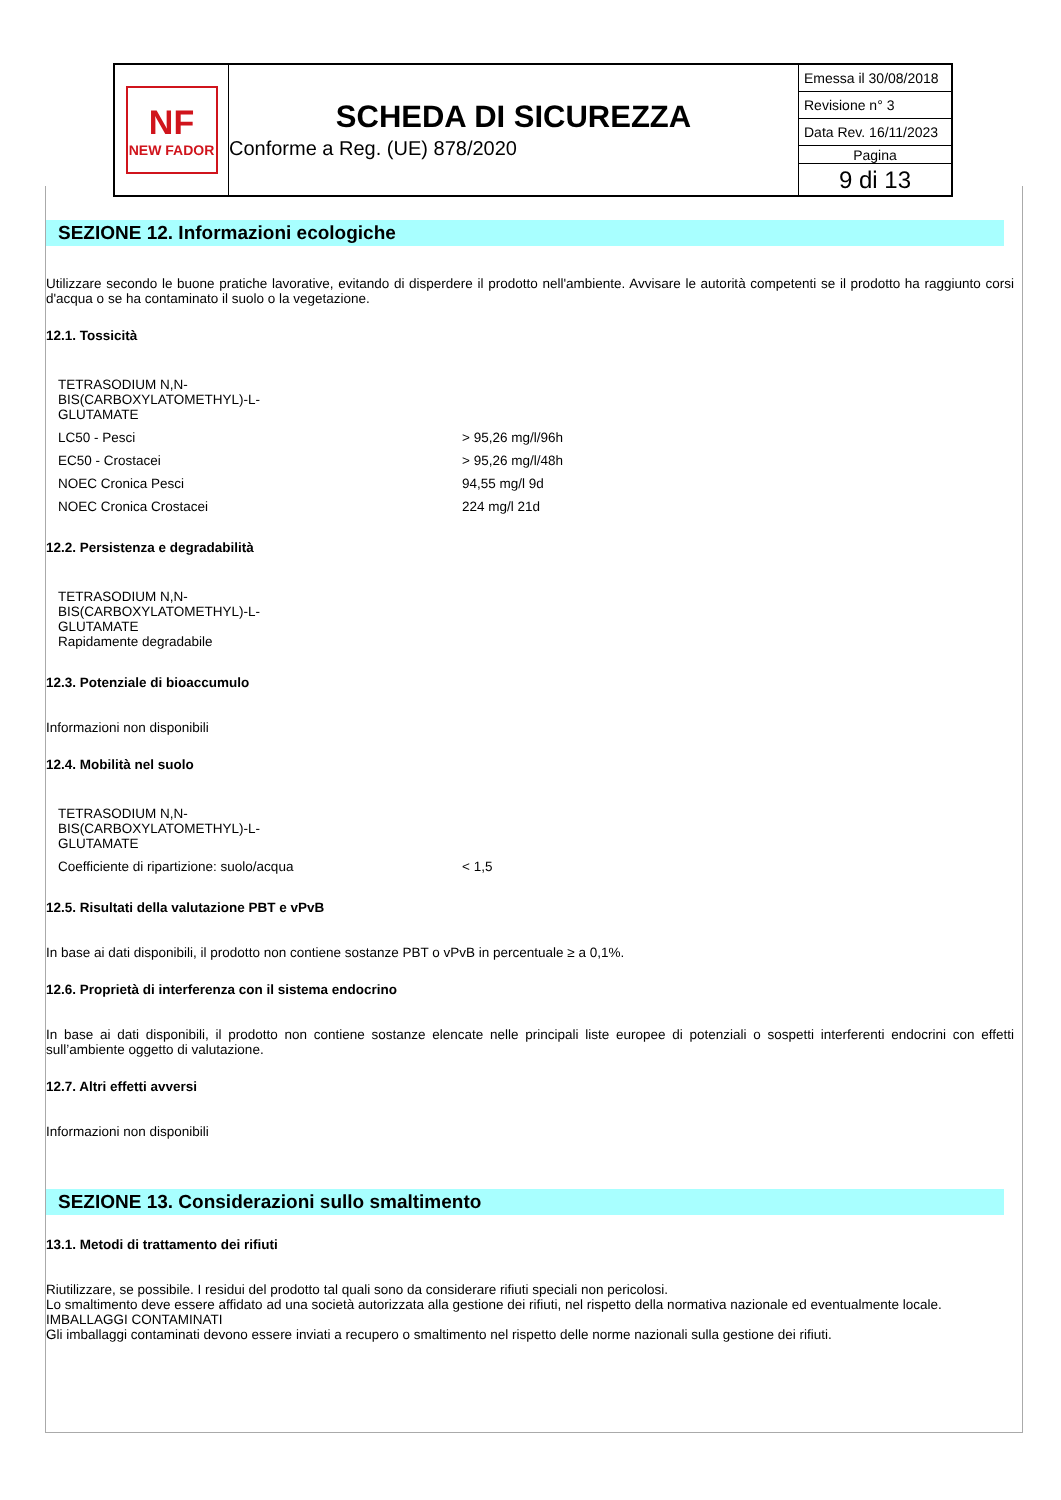NF
NEW FADOR
SCHEDA DI SICUREZZA
Conforme a Reg. (UE) 878/2020
Emessa il 30/08/2018
Revisione n° 3
Data Rev. 16/11/2023
Pagina
9 di 13
SEZIONE 12. Informazioni ecologiche
Utilizzare secondo le buone pratiche lavorative, evitando di disperdere il prodotto nell'ambiente. Avvisare le autorità competenti se il prodotto ha raggiunto corsi d'acqua o se ha contaminato il suolo o la vegetazione.
12.1. Tossicità
| TETRASODIUM N,N- BIS(CARBOXYLATOMETHYL)-L- GLUTAMATE | |
| LC50 - Pesci | > 95,26 mg/l/96h |
| EC50 - Crostacei | > 95,26 mg/l/48h |
| NOEC Cronica Pesci | 94,55 mg/l 9d |
| NOEC Cronica Crostacei | 224 mg/l 21d |
12.2. Persistenza e degradabilità
| TETRASODIUM N,N- BIS(CARBOXYLATOMETHYL)-L- GLUTAMATE Rapidamente degradabile |
12.3. Potenziale di bioaccumulo
Informazioni non disponibili
12.4. Mobilità nel suolo
| TETRASODIUM N,N- BIS(CARBOXYLATOMETHYL)-L- GLUTAMATE | |
| Coefficiente di ripartizione: suolo/acqua | < 1,5 |
12.5. Risultati della valutazione PBT e vPvB
In base ai dati disponibili, il prodotto non contiene sostanze PBT o vPvB in percentuale ≥ a 0,1%.
12.6. Proprietà di interferenza con il sistema endocrino
In base ai dati disponibili, il prodotto non contiene sostanze elencate nelle principali liste europee di potenziali o sospetti interferenti endocrini con effetti sull’ambiente oggetto di valutazione.
12.7. Altri effetti avversi
Informazioni non disponibili
SEZIONE 13. Considerazioni sullo smaltimento
13.1. Metodi di trattamento dei rifiuti
Riutilizzare, se possibile. I residui del prodotto tal quali sono da considerare rifiuti speciali non pericolosi.
Lo smaltimento deve essere affidato ad una società autorizzata alla gestione dei rifiuti, nel rispetto della normativa nazionale ed eventualmente locale.
IMBALLAGGI CONTAMINATI
Gli imballaggi contaminati devono essere inviati a recupero o smaltimento nel rispetto delle norme nazionali sulla gestione dei rifiuti.